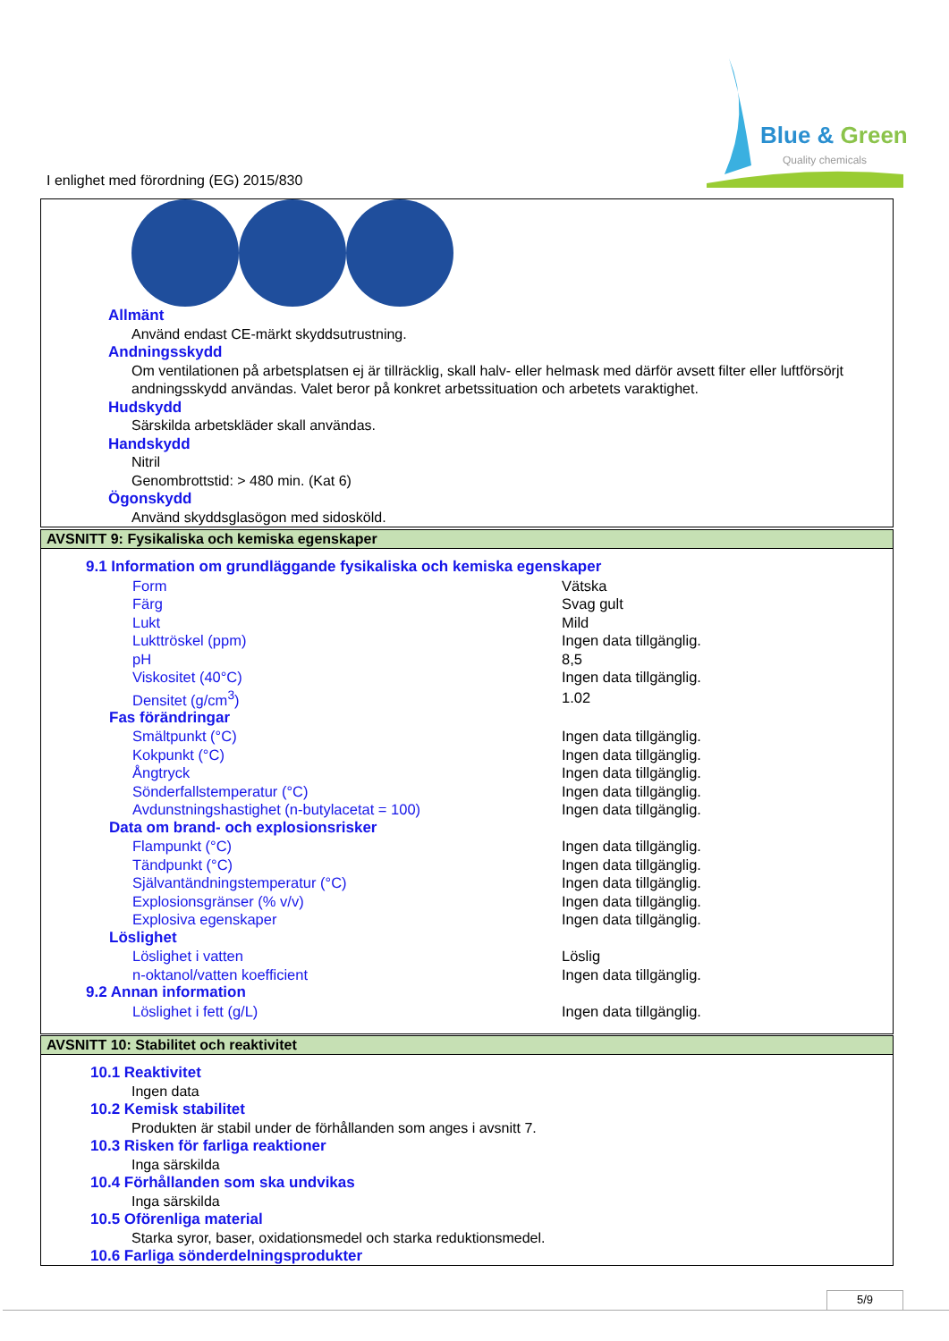Blue & Green
Quality chemicals
I enlighet med förordning (EG) 2015/830
Allmänt
Använd endast CE-märkt skyddsutrustning.
Andningsskydd
Om ventilationen på arbetsplatsen ej är tillräcklig, skall halv- eller helmask med därför avsett filter eller luftförsörjt andningsskydd användas. Valet beror på konkret arbetssituation och arbetets varaktighet.
Hudskydd
Särskilda arbetskläder skall användas.
Handskydd
Nitril
Genombrottstid: > 480 min. (Kat 6)
Ögonskydd
Använd skyddsglasögon med sidosköld.
AVSNITT 9: Fysikaliska och kemiska egenskaper
9.1 Information om grundläggande fysikaliska och kemiska egenskaper
| Form | Vätska |
| Färg | Svag gult |
| Lukt | Mild |
| Lukttröskel (ppm) | Ingen data tillgänglig. |
| pH | 8,5 |
| Viskositet (40°C) | Ingen data tillgänglig. |
| Densitet (g/cm<sup>3</sup>) | 1.02 |
| Fas förändringar | |
| Smältpunkt (°C) | Ingen data tillgänglig. |
| Kokpunkt (°C) | Ingen data tillgänglig. |
| Ångtryck | Ingen data tillgänglig. |
| Sönderfallstemperatur (°C) | Ingen data tillgänglig. |
| Avdunstningshastighet (n-butylacetat = 100) | Ingen data tillgänglig. |
| Data om brand- och explosionsrisker | |
| Flampunkt (°C) | Ingen data tillgänglig. |
| Tändpunkt (°C) | Ingen data tillgänglig. |
| Självantändningstemperatur (°C) | Ingen data tillgänglig. |
| Explosionsgränser (% v/v) | Ingen data tillgänglig. |
| Explosiva egenskaper | Ingen data tillgänglig. |
| Löslighet | |
| Löslighet i vatten | Löslig |
| n-oktanol/vatten koefficient | Ingen data tillgänglig. |
9.2 Annan information
| Löslighet i fett (g/L) | Ingen data tillgänglig. |
AVSNITT 10: Stabilitet och reaktivitet
10.1 Reaktivitet
Ingen data
10.2 Kemisk stabilitet
Produkten är stabil under de förhållanden som anges i avsnitt 7.
10.3 Risken för farliga reaktioner
Inga särskilda
10.4 Förhållanden som ska undvikas
Inga särskilda
10.5 Oförenliga material
Starka syror, baser, oxidationsmedel och starka reduktionsmedel.
10.6 Farliga sönderdelningsprodukter
5/9